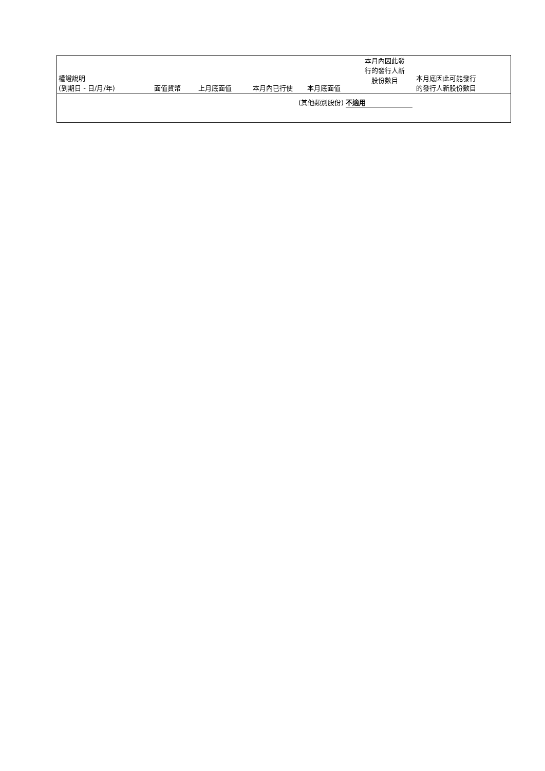| 權證說明 (到期日 - 日/月/年) | 面值貨幣 | 上月底面值 | 本月內已行使 | 本月底面值 | 本月內因此發 行的發行人新 股份數目 | 本月底因此可能發行 的發行人新股份數目 |
| --- | --- | --- | --- | --- | --- | --- |
| (其他類別股份) 不適用 | | | | | | |